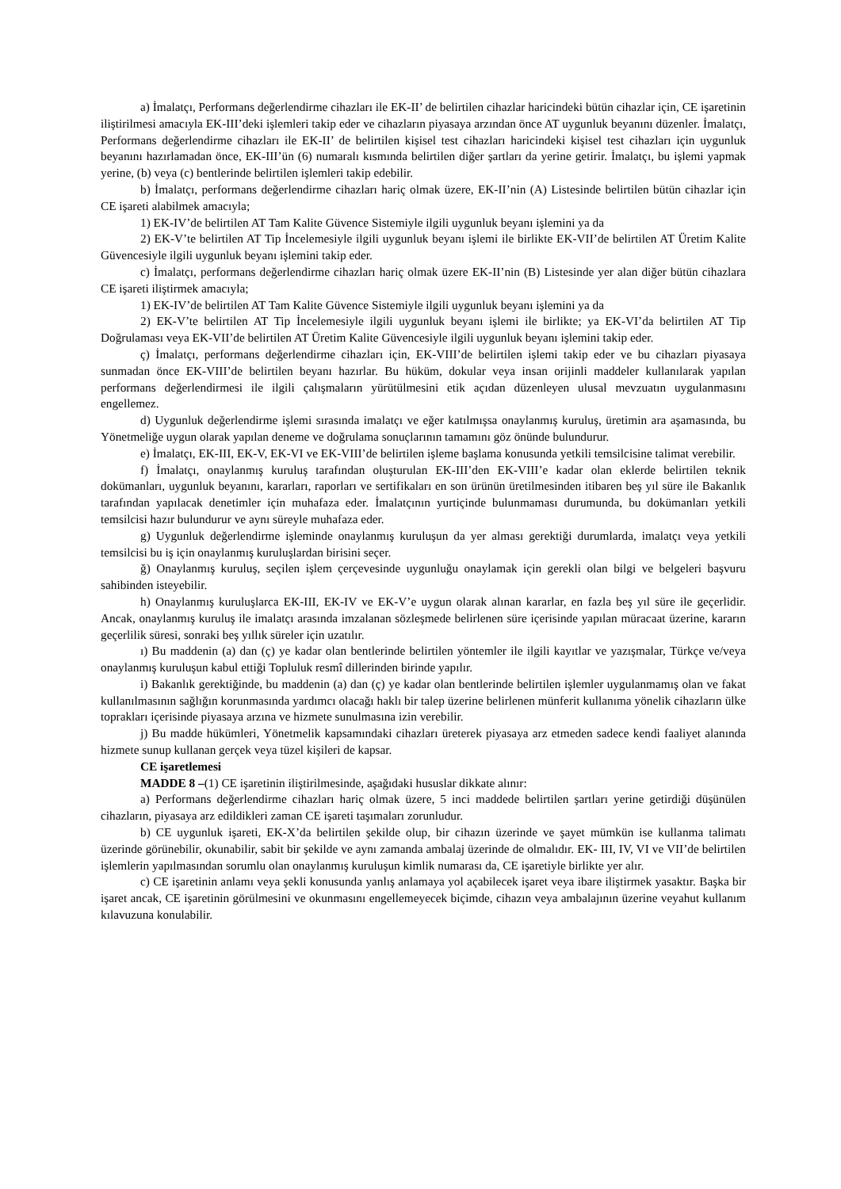a) İmalatçı, Performans değerlendirme cihazları ile EK-II’ de belirtilen cihazlar haricindeki bütün cihazlar için, CE işaretinin iliştirilmesi amacıyla EK-III’deki işlemleri takip eder ve cihazların piyasaya arzından önce AT uygunluk beyanını düzenler. İmalatçı, Performans değerlendirme cihazları ile EK-II’ de belirtilen kişisel test cihazları haricindeki kişisel test cihazları için uygunluk beyanını hazırlamadan önce, EK-III’ün (6) numaralı kısmında belirtilen diğer şartları da yerine getirir. İmalatçı, bu işlemi yapmak yerine, (b) veya (c) bentlerinde belirtilen işlemleri takip edebilir.
b) İmalatçı, performans değerlendirme cihazları hariç olmak üzere, EK-II’nin (A) Listesinde belirtilen bütün cihazlar için CE işareti alabilmek amacıyla;
1) EK-IV’de belirtilen AT Tam Kalite Güvence Sistemiyle ilgili uygunluk beyanı işlemini ya da
2) EK-V’te belirtilen AT Tip İncelemesiyle ilgili uygunluk beyanı işlemi ile birlikte EK-VII’de belirtilen AT Üretim Kalite Güvencesiyle ilgili uygunluk beyanı işlemini takip eder.
c) İmalatçı, performans değerlendirme cihazları hariç olmak üzere EK-II’nin (B) Listesinde yer alan diğer bütün cihazlara CE işareti iliştirmek amacıyla;
1) EK-IV’de belirtilen AT Tam Kalite Güvence Sistemiyle ilgili uygunluk beyanı işlemini ya da
2) EK-V’te belirtilen AT Tip İncelemesiyle ilgili uygunluk beyanı işlemi ile birlikte; ya EK-VI’da belirtilen AT Tip Doğrulaması veya EK-VII’de belirtilen AT Üretim Kalite Güvencesiyle ilgili uygunluk beyanı işlemini takip eder.
ç) İmalatçı, performans değerlendirme cihazları için, EK-VIII’de belirtilen işlemi takip eder ve bu cihazları piyasaya sunmadan önce EK-VIII’de belirtilen beyanı hazırlar. Bu hüküm, dokular veya insan orijinli maddeler kullanılarak yapılan performans değerlendirmesi ile ilgili çalışmaların yürütülmesini etik açıdan düzenleyen ulusal mevzuatın uygulanmasını engellemez.
d) Uygunluk değerlendirme işlemi sırasında imalatçı ve eğer katılmışsa onaylanmış kuruluş, üretimin ara aşamasında, bu Yönetmeliğe uygun olarak yapılan deneme ve doğrulama sonuçlarının tamamını göz önünde bulundurur.
e) İmalatçı, EK-III, EK-V, EK-VI ve EK-VIII’de belirtilen işleme başlama konusunda yetkili temsilcisine talimat verebilir.
f) İmalatçı, onaylanmış kuruluş tarafından oluşturulan EK-III’den EK-VIII’e kadar olan eklerde belirtilen teknik dokümanları, uygunluk beyanını, kararları, raporları ve sertifikaları en son ürünün üretilmesinden itibaren beş yıl süre ile Bakanlık tarafından yapılacak denetimler için muhafaza eder. İmalatçının yurtiçinde bulunmaması durumunda, bu dokümanları yetkili temsilcisi hazır bulundurur ve aynı süreyle muhafaza eder.
g) Uygunluk değerlendirme işleminde onaylanmış kuruluşun da yer alması gerektiği durumlarda, imalatçı veya yetkili temsilcisi bu iş için onaylanmış kuruluşlardan birisini seçer.
ğ) Onaylanmış kuruluş, seçilen işlem çerçevesinde uygunluğu onaylamak için gerekli olan bilgi ve belgeleri başvuru sahibinden isteyebilir.
h) Onaylanmış kuruluşlarca EK-III, EK-IV ve EK-V’e uygun olarak alınan kararlar, en fazla beş yıl süre ile geçerlidir. Ancak, onaylanmış kuruluş ile imalatçı arasında imzalanan sözleşmede belirlenen süre içerisinde yapılan müracaat üzerine, kararın geçerlilik süresi, sonraki beş yıllık süreler için uzatılır.
ı) Bu maddenin (a) dan (ç) ye kadar olan bentlerinde belirtilen yöntemler ile ilgili kayıtlar ve yazışmalar, Türkçe ve/veya onaylanmış kuruluşun kabul ettiği Topluluk resmî dillerinden birinde yapılır.
i) Bakanlık gerektiğinde, bu maddenin (a) dan (ç) ye kadar olan bentlerinde belirtilen işlemler uygulanmamış olan ve fakat kullanılmasının sağlığın korunmasında yardımcı olacağı haklı bir talep üzerine belirlenen münferit kullanıma yönelik cihazların ülke toprakları içerisinde piyasaya arzına ve hizmete sunulmasına izin verebilir.
j) Bu madde hükümleri, Yönetmelik kapsamındaki cihazları üreterek piyasaya arz etmeden sadece kendi faaliyet alanında hizmete sunup kullanan gerçek veya tüzel kişileri de kapsar.
CE işaretlemesi
MADDE 8 –(1) CE işaretinin iliştirilmesinde, aşağıdaki hususlar dikkate alınır:
a) Performans değerlendirme cihazları hariç olmak üzere, 5 inci maddede belirtilen şartları yerine getirdiği düşünülen cihazların, piyasaya arz edildikleri zaman CE işareti taşımaları zorunludur.
b) CE uygunluk işareti, EK-X’da belirtilen şekilde olup, bir cihazın üzerinde ve şayet mümkün ise kullanma talimatı üzerinde görünebilir, okunabilir, sabit bir şekilde ve aynı zamanda ambalaj üzerinde de olmalıdır. EK- III, IV, VI ve VII’de belirtilen işlemlerin yapılmasından sorumlu olan onaylanmış kuruluşun kimlik numarası da, CE işaretiyle birlikte yer alır.
c) CE işaretinin anlamı veya şekli konusunda yanlış anlamaya yol açabilecek işaret veya ibare iliştirmek yasaktır. Başka bir işaret ancak, CE işaretinin görülmesini ve okunmasını engellemeyecek biçimde, cihazın veya ambalajının üzerine veyahut kullanım kılavuzuna konulabilir.